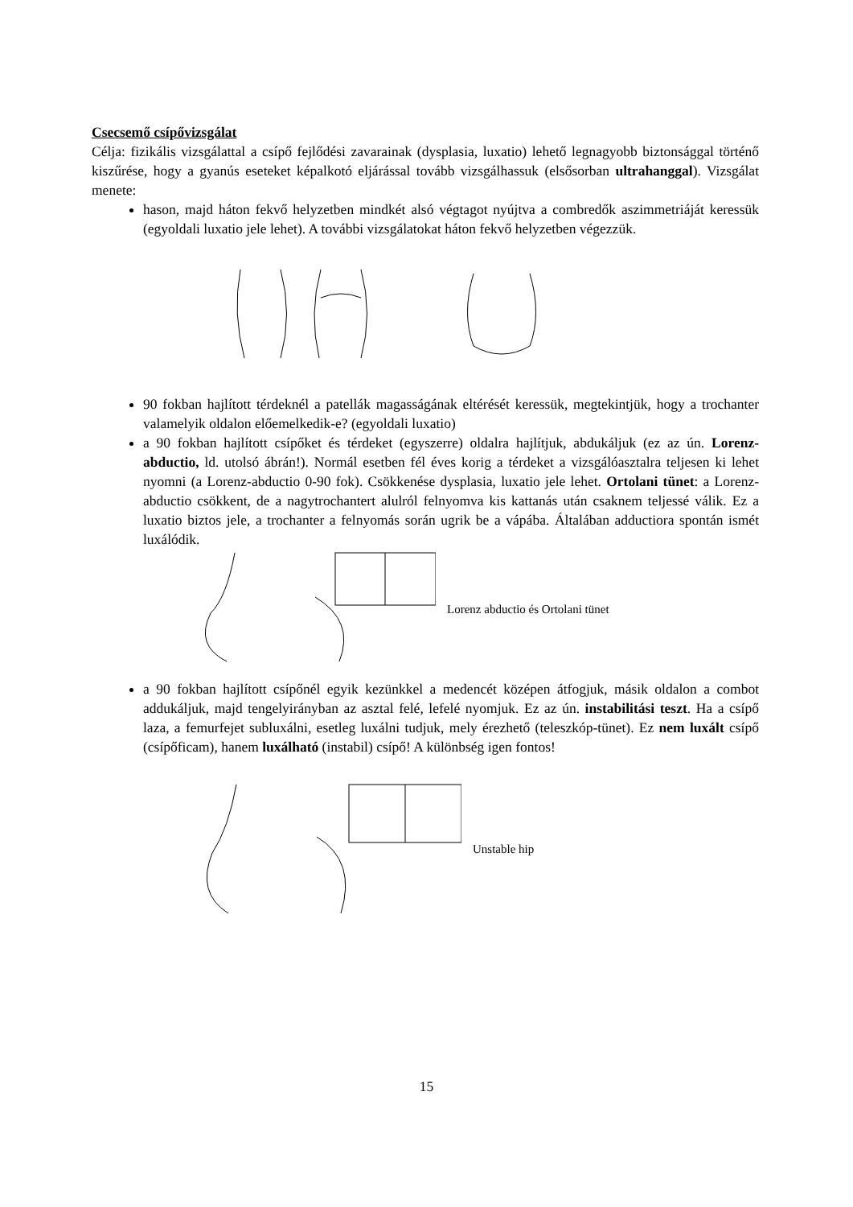Csecsemő csípővizsgálat
Célja: fizikális vizsgálattal a csípő fejlődési zavarainak (dysplasia, luxatio) lehető legnagyobb biztonsággal történő kiszűrése, hogy a gyanús eseteket képalkotó eljárással tovább vizsgálhassuk (elsősorban ultrahanggal). Vizsgálat menete:
hason, majd háton fekvő helyzetben mindkét alsó végtagot nyújtva a combredők aszimmetriáját keressük (egyoldali luxatio jele lehet). A további vizsgálatokat háton fekvő helyzetben végezzük.
90 fokban hajlított térdeknél a patellák magasságának eltérését keressük, megtekintjük, hogy a trochanter valamelyik oldalon előemelkedik-e? (egyoldali luxatio)
a 90 fokban hajlított csípőket és térdeket (egyszerre) oldalra hajlítjuk, abdukáljuk (ez az ún. Lorenz-abductio, ld. utolsó ábrán!). Normál esetben fél éves korig a térdeket a vizsgálóasztalra teljesen ki lehet nyomni (a Lorenz-abductio 0-90 fok). Csökkenése dysplasia, luxatio jele lehet. Ortolani tünet: a Lorenz-abductio csökkent, de a nagytrochantert alulról felnyomva kis kattanás után csaknem teljessé válik. Ez a luxatio biztos jele, a trochanter a felnyomás során ugrik be a vápába. Általában adductiora spontán ismét luxálódik.
Lorenz abductio és Ortolani tünet
a 90 fokban hajlított csípőnél egyik kezünkkel a medencét középen átfogjuk, másik oldalon a combot addukáljuk, majd tengelyirányban az asztal felé, lefelé nyomjuk. Ez az ún. instabilitási teszt. Ha a csípő laza, a femurfejet subluxálni, esetleg luxálni tudjuk, mely érezhető (teleszkóp-tünet). Ez nem luxált csípő (csípőficam), hanem luxálható (instabil) csípő! A különbség igen fontos!
Unstable hip
15